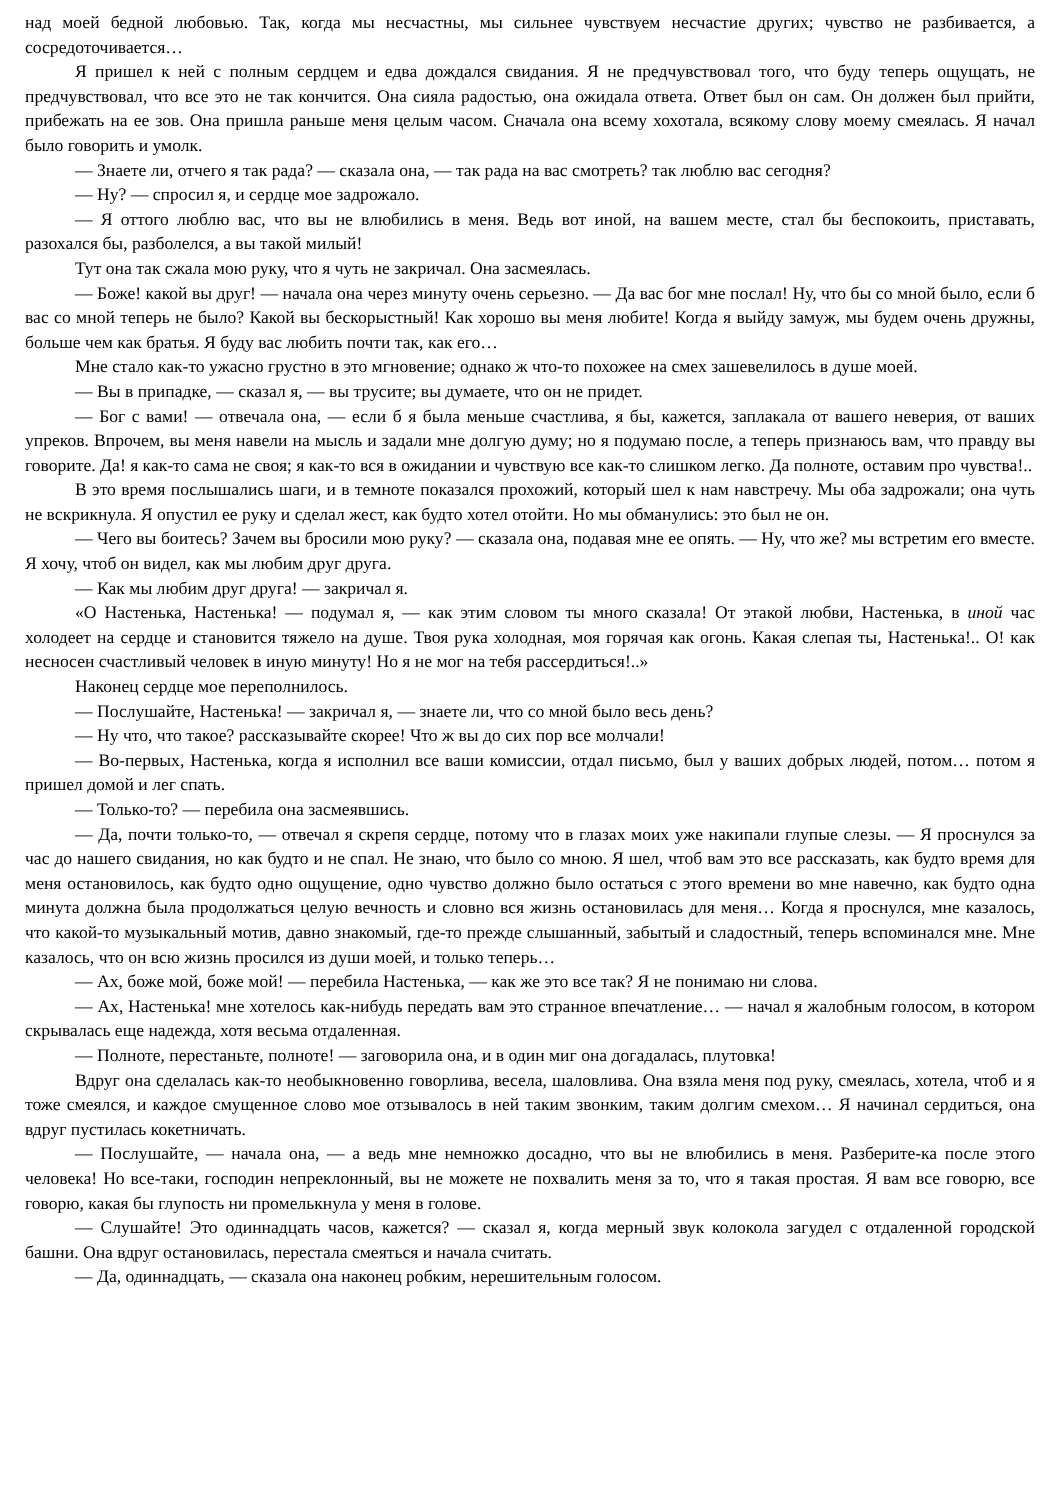над моей бедной любовью. Так, когда мы несчастны, мы сильнее чувствуем несчастие других; чувство не разбивается, а сосредоточивается…
Я пришел к ней с полным сердцем и едва дождался свидания. Я не предчувствовал того, что буду теперь ощущать, не предчувствовал, что все это не так кончится. Она сияла радостью, она ожидала ответа. Ответ был он сам. Он должен был прийти, прибежать на ее зов. Она пришла раньше меня целым часом. Сначала она всему хохотала, всякому слову моему смеялась. Я начал было говорить и умолк.
— Знаете ли, отчего я так рада? — сказала она, — так рада на вас смотреть? так люблю вас сегодня?
— Ну? — спросил я, и сердце мое задрожало.
— Я оттого люблю вас, что вы не влюбились в меня. Ведь вот иной, на вашем месте, стал бы беспокоить, приставать, разохался бы, разболелся, а вы такой милый!
Тут она так сжала мою руку, что я чуть не закричал. Она засмеялась.
— Боже! какой вы друг! — начала она через минуту очень серьезно. — Да вас бог мне послал! Ну, что бы со мной было, если б вас со мной теперь не было? Какой вы бескорыстный! Как хорошо вы меня любите! Когда я выйду замуж, мы будем очень дружны, больше чем как братья. Я буду вас любить почти так, как его…
Мне стало как-то ужасно грустно в это мгновение; однако ж что-то похожее на смех зашевелилось в душе моей.
— Вы в припадке, — сказал я, — вы трусите; вы думаете, что он не придет.
— Бог с вами! — отвечала она, — если б я была меньше счастлива, я бы, кажется, заплакала от вашего неверия, от ваших упреков. Впрочем, вы меня навели на мысль и задали мне долгую думу; но я подумаю после, а теперь признаюсь вам, что правду вы говорите. Да! я как-то сама не своя; я как-то вся в ожидании и чувствую все как-то слишком легко. Да полноте, оставим про чувства!..
В это время послышались шаги, и в темноте показался прохожий, который шел к нам навстречу. Мы оба задрожали; она чуть не вскрикнула. Я опустил ее руку и сделал жест, как будто хотел отойти. Но мы обманулись: это был не он.
— Чего вы боитесь? Зачем вы бросили мою руку? — сказала она, подавая мне ее опять. — Ну, что же? мы встретим его вместе. Я хочу, чтоб он видел, как мы любим друг друга.
— Как мы любим друг друга! — закричал я.
«О Настенька, Настенька! — подумал я, — как этим словом ты много сказала! От этакой любви, Настенька, в иной час холодеет на сердце и становится тяжело на душе. Твоя рука холодная, моя горячая как огонь. Какая слепая ты, Настенька!.. О! как несносен счастливый человек в иную минуту! Но я не мог на тебя рассердиться!..»
Наконец сердце мое переполнилось.
— Послушайте, Настенька! — закричал я, — знаете ли, что со мной было весь день?
— Ну что, что такое? рассказывайте скорее! Что ж вы до сих пор все молчали!
— Во-первых, Настенька, когда я исполнил все ваши комиссии, отдал письмо, был у ваших добрых людей, потом… потом я пришел домой и лег спать.
— Только-то? — перебила она засмеявшись.
— Да, почти только-то, — отвечал я скрепя сердце, потому что в глазах моих уже накипали глупые слезы. — Я проснулся за час до нашего свидания, но как будто и не спал. Не знаю, что было со мною. Я шел, чтоб вам это все рассказать, как будто время для меня остановилось, как будто одно ощущение, одно чувство должно было остаться с этого времени во мне навечно, как будто одна минута должна была продолжаться целую вечность и словно вся жизнь остановилась для меня… Когда я проснулся, мне казалось, что какой-то музыкальный мотив, давно знакомый, где-то прежде слышанный, забытый и сладостный, теперь вспоминался мне. Мне казалось, что он всю жизнь просился из души моей, и только теперь…
— Ах, боже мой, боже мой! — перебила Настенька, — как же это все так? Я не понимаю ни слова.
— Ах, Настенька! мне хотелось как-нибудь передать вам это странное впечатление… — начал я жалобным голосом, в котором скрывалась еще надежда, хотя весьма отдаленная.
— Полноте, перестаньте, полноте! — заговорила она, и в один миг она догадалась, плутовка!
Вдруг она сделалась как-то необыкновенно говорлива, весела, шаловлива. Она взяла меня под руку, смеялась, хотела, чтоб и я тоже смеялся, и каждое смущенное слово мое отзывалось в ней таким звонким, таким долгим смехом… Я начинал сердиться, она вдруг пустилась кокетничать.
— Послушайте, — начала она, — а ведь мне немножко досадно, что вы не влюбились в меня. Разберите-ка после этого человека! Но все-таки, господин непреклонный, вы не можете не похвалить меня за то, что я такая простая. Я вам все говорю, все говорю, какая бы глупость ни промелькнула у меня в голове.
— Слушайте! Это одиннадцать часов, кажется? — сказал я, когда мерный звук колокола загудел с отдаленной городской башни. Она вдруг остановилась, перестала смеяться и начала считать.
— Да, одиннадцать, — сказала она наконец робким, нерешительным голосом.